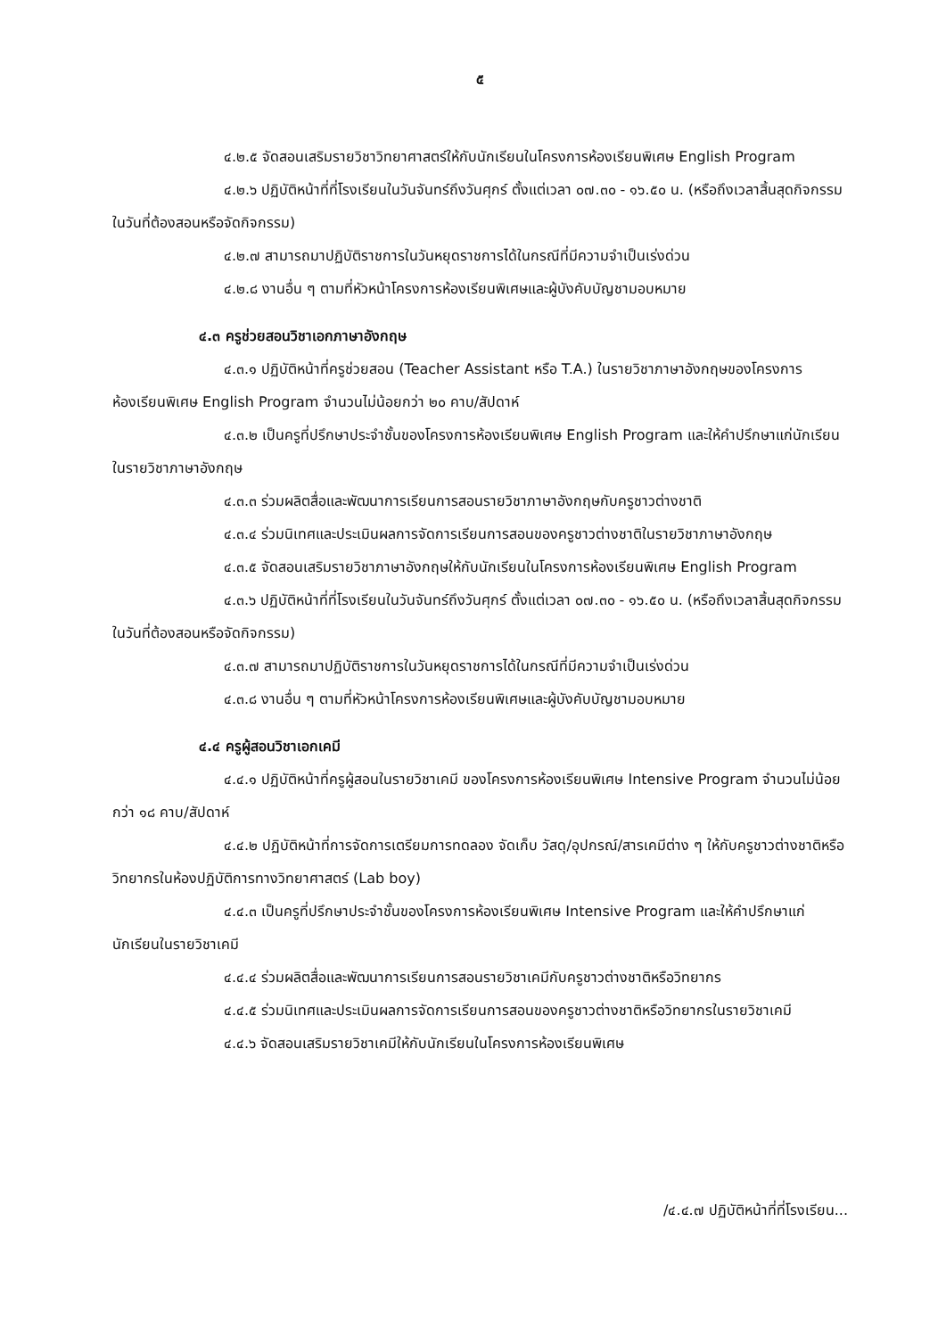๕
๔.๒.๕ จัดสอนเสริมรายวิชาวิทยาศาสตร์ให้กับนักเรียนในโครงการห้องเรียนพิเศษ English Program
๔.๒.๖ ปฏิบัติหน้าที่ที่โรงเรียนในวันจันทร์ถึงวันศุกร์ ตั้งแต่เวลา ๐๗.๓๐ - ๑๖.๕๐ น. (หรือถึงเวลาสิ้นสุดกิจกรรมในวันที่ต้องสอนหรือจัดกิจกรรม)
๔.๒.๗ สามารถมาปฏิบัติราชการในวันหยุดราชการได้ในกรณีที่มีความจำเป็นเร่งด่วน
๔.๒.๘ งานอื่น ๆ ตามที่หัวหน้าโครงการห้องเรียนพิเศษและผู้บังคับบัญชามอบหมาย
๔.๓ ครูช่วยสอนวิชาเอกภาษาอังกฤษ
๔.๓.๑ ปฏิบัติหน้าที่ครูช่วยสอน (Teacher Assistant หรือ T.A.) ในรายวิชาภาษาอังกฤษของโครงการห้องเรียนพิเศษ English Program จำนวนไม่น้อยกว่า ๒๐ คาบ/สัปดาห์
๔.๓.๒ เป็นครูที่ปรึกษาประจำชั้นของโครงการห้องเรียนพิเศษ English Program และให้คำปรึกษาแก่นักเรียนในรายวิชาภาษาอังกฤษ
๔.๓.๓ ร่วมผลิตสื่อและพัฒนาการเรียนการสอนรายวิชาภาษาอังกฤษกับครูชาวต่างชาติ
๔.๓.๔ ร่วมนิเทศและประเมินผลการจัดการเรียนการสอนของครูชาวต่างชาติในรายวิชาภาษาอังกฤษ
๔.๓.๕ จัดสอนเสริมรายวิชาภาษาอังกฤษให้กับนักเรียนในโครงการห้องเรียนพิเศษ English Program
๔.๓.๖ ปฏิบัติหน้าที่ที่โรงเรียนในวันจันทร์ถึงวันศุกร์ ตั้งแต่เวลา ๐๗.๓๐ - ๑๖.๕๐ น. (หรือถึงเวลาสิ้นสุดกิจกรรมในวันที่ต้องสอนหรือจัดกิจกรรม)
๔.๓.๗ สามารถมาปฏิบัติราชการในวันหยุดราชการได้ในกรณีที่มีความจำเป็นเร่งด่วน
๔.๓.๘ งานอื่น ๆ ตามที่หัวหน้าโครงการห้องเรียนพิเศษและผู้บังคับบัญชามอบหมาย
๔.๔ ครูผู้สอนวิชาเอกเคมี
๔.๔.๑ ปฏิบัติหน้าที่ครูผู้สอนในรายวิชาเคมี ของโครงการห้องเรียนพิเศษ Intensive Program จำนวนไม่น้อยกว่า ๑๘ คาบ/สัปดาห์
๔.๔.๒ ปฏิบัติหน้าที่การจัดการเตรียมการทดลอง จัดเก็บ วัสดุ/อุปกรณ์/สารเคมีต่าง ๆ ให้กับครูชาวต่างชาติหรือวิทยากรในห้องปฏิบัติการทางวิทยาศาสตร์ (Lab boy)
๔.๔.๓ เป็นครูที่ปรึกษาประจำชั้นของโครงการห้องเรียนพิเศษ Intensive Program และให้คำปรึกษาแก่นักเรียนในรายวิชาเคมี
๔.๔.๔ ร่วมผลิตสื่อและพัฒนาการเรียนการสอนรายวิชาเคมีกับครูชาวต่างชาติหรือวิทยากร
๔.๔.๕ ร่วมนิเทศและประเมินผลการจัดการเรียนการสอนของครูชาวต่างชาติหรือวิทยากรในรายวิชาเคมี
๔.๔.๖ จัดสอนเสริมรายวิชาเคมีให้กับนักเรียนในโครงการห้องเรียนพิเศษ
/๔.๔.๗ ปฏิบัติหน้าที่ที่โรงเรียน...